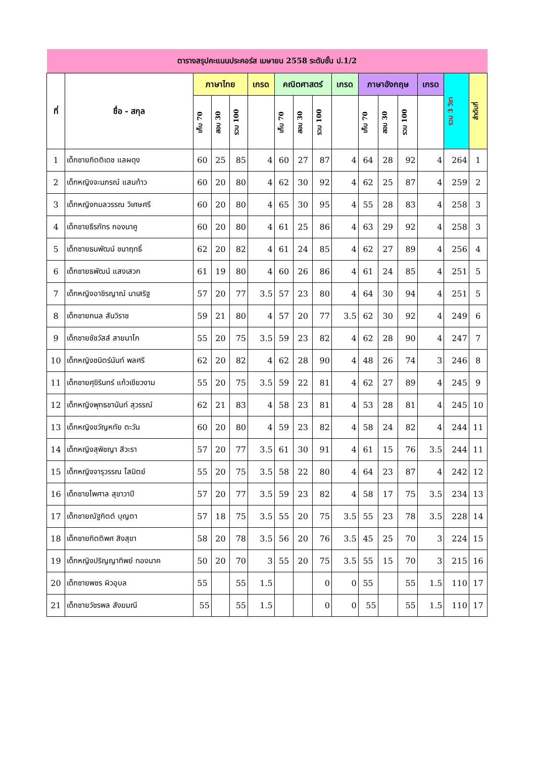| ตารางสรุปคะแนนประคอร์ส เมษายน 2558 ระดับชั้น ป.1/2 | | | | | | | | | | | | | | | |
| ที่ | ชื่อ - สกุล | ภาษาไทย | | | เกรด | คณิตศาสตร์ | | | เกรด | ภาษาอังกฤษ | | | เกรด | รวม 3 วิชา | ลำดับที่ |
| | | เก็บ 70 | สอบ 30 | รวม 100 | | เก็บ 70 | สอบ 30 | รวม 100 | | เก็บ 70 | สอบ 30 | รวม 100 | | | |
| 1 | เด็กชายกิตติเดช แลผดุง | 60 | 25 | 85 | 4 | 60 | 27 | 87 | 4 | 64 | 28 | 92 | 4 | 264 | 1 |
| 2 | เด็กหญิงจะนภรณ์ แสนท้าว | 60 | 20 | 80 | 4 | 62 | 30 | 92 | 4 | 62 | 25 | 87 | 4 | 259 | 2 |
| 3 | เด็กหญิงกมลวรรณ วิเศษศรี | 60 | 20 | 80 | 4 | 65 | 30 | 95 | 4 | 55 | 28 | 83 | 4 | 258 | 3 |
| 4 | เด็กชายธีรภัทร กองนาคู | 60 | 20 | 80 | 4 | 61 | 25 | 86 | 4 | 63 | 29 | 92 | 4 | 258 | 3 |
| 5 | เด็กชายธนพัฒน์ ชนาฤทธิ์ | 62 | 20 | 82 | 4 | 61 | 24 | 85 | 4 | 62 | 27 | 89 | 4 | 256 | 4 |
| 6 | เด็กชายธพัฒน์ แสงเสวก | 61 | 19 | 80 | 4 | 60 | 26 | 86 | 4 | 61 | 24 | 85 | 4 | 251 | 5 |
| 7 | เด็กหญิงอาชิรญาณ์ นาเสริฐ | 57 | 20 | 77 | 3.5 | 57 | 23 | 80 | 4 | 64 | 30 | 94 | 4 | 251 | 5 |
| 8 | เด็กชายกนล สันวิราช | 59 | 21 | 80 | 4 | 57 | 20 | 77 | 3.5 | 62 | 30 | 92 | 4 | 249 | 6 |
| 9 | เด็กชายชัชวัสส์ สายนาโก | 55 | 20 | 75 | 3.5 | 59 | 23 | 82 | 4 | 62 | 28 | 90 | 4 | 247 | 7 |
| 10 | เด็กหญิงชนิตร์นันท์ พลศรี | 62 | 20 | 82 | 4 | 62 | 28 | 90 | 4 | 48 | 26 | 74 | 3 | 246 | 8 |
| 11 | เด็กชายศุขิรินทร์ แก้วเขียวงาม | 55 | 20 | 75 | 3.5 | 59 | 22 | 81 | 4 | 62 | 27 | 89 | 4 | 245 | 9 |
| 12 | เด็กหญิงพุทธชานันท์ สุวรรณ์ | 62 | 21 | 83 | 4 | 58 | 23 | 81 | 4 | 53 | 28 | 81 | 4 | 245 | 10 |
| 13 | เด็กหญิงขวัญหทัย ตะวัน | 60 | 20 | 80 | 4 | 59 | 23 | 82 | 4 | 58 | 24 | 82 | 4 | 244 | 11 |
| 14 | เด็กหญิงสุพิชญา สีวะรา | 57 | 20 | 77 | 3.5 | 61 | 30 | 91 | 4 | 61 | 15 | 76 | 3.5 | 244 | 11 |
| 15 | เด็กหญิงจารุวรรณ โสมิตย์ | 55 | 20 | 75 | 3.5 | 58 | 22 | 80 | 4 | 64 | 23 | 87 | 4 | 242 | 12 |
| 16 | เด็กชายไพศาล สุขาวาปี | 57 | 20 | 77 | 3.5 | 59 | 23 | 82 | 4 | 58 | 17 | 75 | 3.5 | 234 | 13 |
| 17 | เด็กชายณัฐกิตต์ บุญตา | 57 | 18 | 75 | 3.5 | 55 | 20 | 75 | 3.5 | 55 | 23 | 78 | 3.5 | 228 | 14 |
| 18 | เด็กชายกิตติพศ สิงสุขา | 58 | 20 | 78 | 3.5 | 56 | 20 | 76 | 3.5 | 45 | 25 | 70 | 3 | 224 | 15 |
| 19 | เด็กหญิงปริญญาทิพย์ ทองนาค | 50 | 20 | 70 | 3 | 55 | 20 | 75 | 3.5 | 55 | 15 | 70 | 3 | 215 | 16 |
| 20 | เด็กชายพชร ผิวอุบล | 55 | | 55 | 1.5 | | | 0 | 0 | 55 | | 55 | 1.5 | 110 | 17 |
| 21 | เด็กชายวัชรพล สังฆมณี | 55 | | 55 | 1.5 | | | 0 | 0 | 55 | | 55 | 1.5 | 110 | 17 |